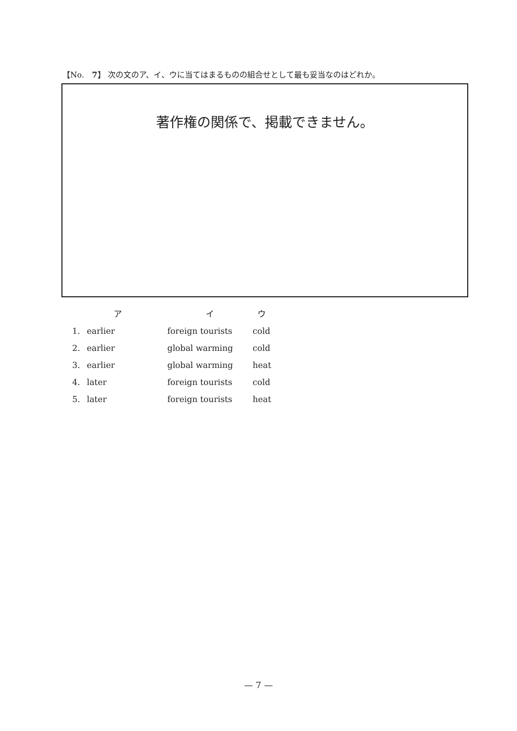【No.　7】 次の文のア、イ、ウに当てはまるものの組合せとして最も妥当なのはどれか。
著作権の関係で、掲載できません。
| | ア | イ | ウ |
| --- | --- | --- | --- |
| 1. | earlier | foreign tourists | cold |
| 2. | earlier | global warming | cold |
| 3. | earlier | global warming | heat |
| 4. | later | foreign tourists | cold |
| 5. | later | foreign tourists | heat |
— 7 —